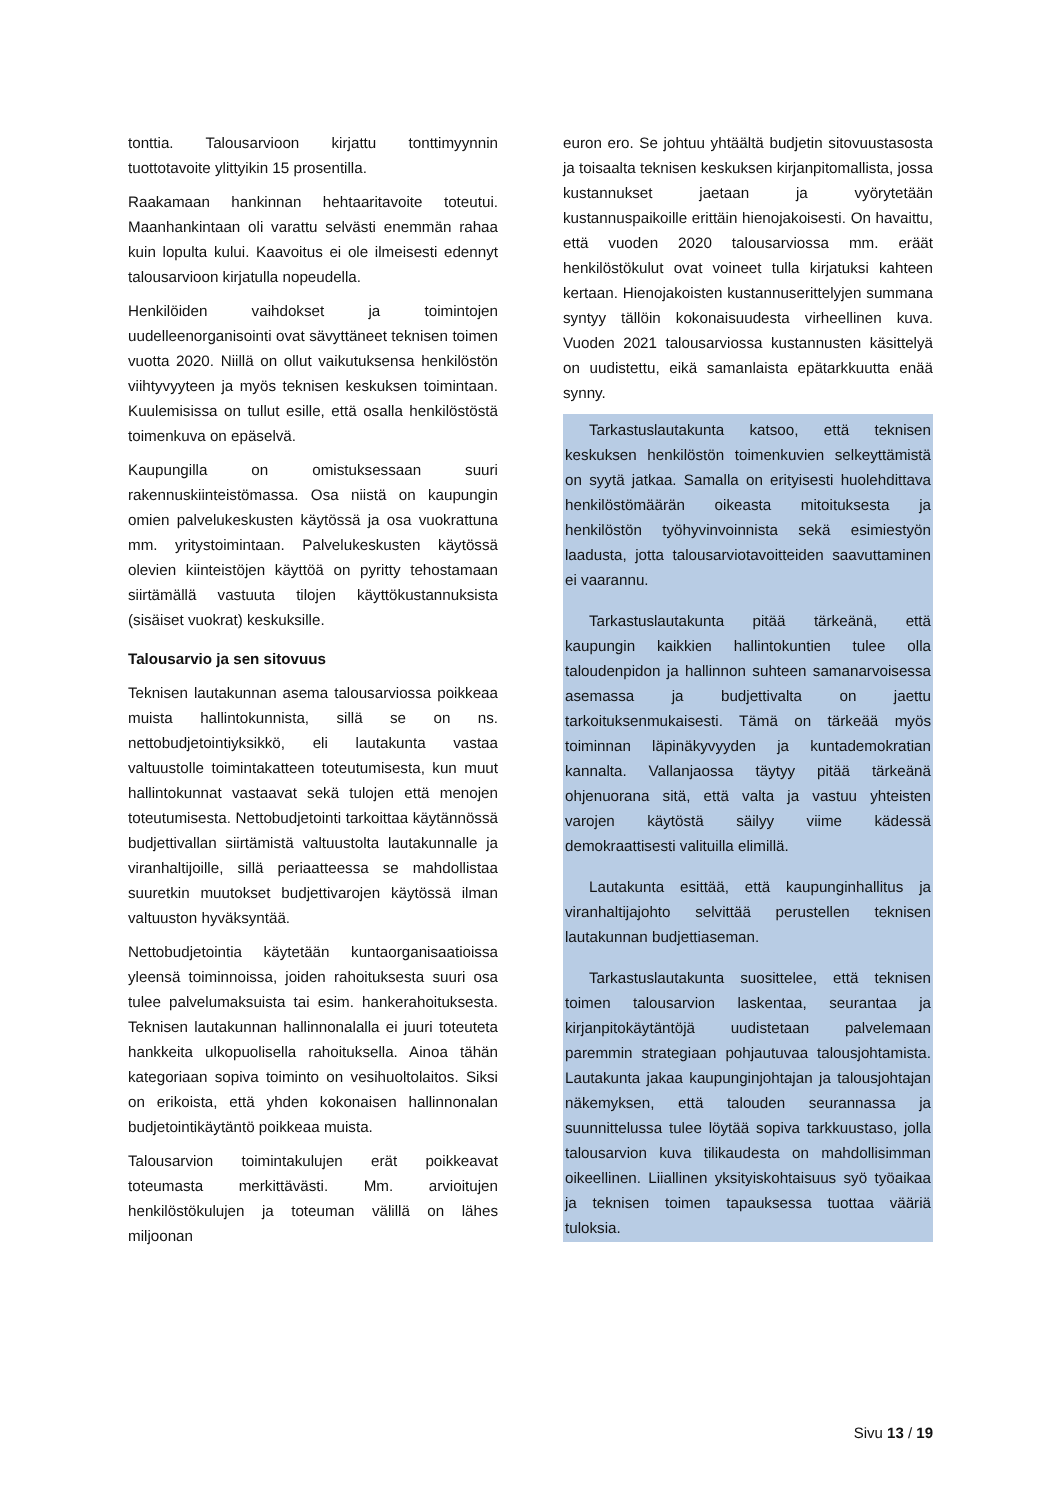tonttia. Talousarvioon kirjattu tonttimyynnin tuottotavoite ylittyikin 15 prosentilla.
Raakamaan hankinnan hehtaaritavoite toteutui. Maanhankintaan oli varattu selvästi enemmän rahaa kuin lopulta kului. Kaavoitus ei ole ilmeisesti edennyt talousarvioon kirjatulla nopeudella.
Henkilöiden vaihdokset ja toimintojen uudelleenorganisointi ovat sävyttäneet teknisen toimen vuotta 2020. Niillä on ollut vaikutuksensa henkilöstön viihtyvyyteen ja myös teknisen keskuksen toimintaan. Kuulemisissa on tullut esille, että osalla henkilöstöstä toimenkuva on epäselvä.
Kaupungilla on omistuksessaan suuri rakennuskiinteistömassa. Osa niistä on kaupungin omien palvelukeskusten käytössä ja osa vuokrattuna mm. yritystoimintaan. Palvelukeskusten käytössä olevien kiinteistöjen käyttöä on pyritty tehostamaan siirtämällä vastuuta tilojen käyttökustannuksista (sisäiset vuokrat) keskuksille.
Talousarvio ja sen sitovuus
Teknisen lautakunnan asema talousarviossa poikkeaa muista hallintokunnista, sillä se on ns. nettobudjetointiyksikkö, eli lautakunta vastaa valtuustolle toimintakatteen toteutumisesta, kun muut hallintokunnat vastaavat sekä tulojen että menojen toteutumisesta. Nettobudjetointi tarkoittaa käytännössä budjettivallan siirtämistä valtuustolta lautakunnalle ja viranhaltijoille, sillä periaatteessa se mahdollistaa suuretkin muutokset budjettivarojen käytössä ilman valtuuston hyväksyntää.
Nettobudjetointia käytetään kuntaorganisaatioissa yleensä toiminnoissa, joiden rahoituksesta suuri osa tulee palvelumaksuista tai esim. hankerahoituksesta. Teknisen lautakunnan hallinnonalalla ei juuri toteuteta hankkeita ulkopuolisella rahoituksella. Ainoa tähän kategoriaan sopiva toiminto on vesihuoltolaitos. Siksi on erikoista, että yhden kokonaisen hallinnonalan budjetointikäytäntö poikkeaa muista.
Talousarvion toimintakulujen erät poikkeavat toteumasta merkittävästi. Mm. arvioitujen henkilöstökulujen ja toteuman välillä on lähes miljoonan
euron ero. Se johtuu yhtäältä budjetin sitovuustasosta ja toisaalta teknisen keskuksen kirjanpitomallista, jossa kustannukset jaetaan ja vyörytetään kustannuspaikoille erittäin hienojakoisesti. On havaittu, että vuoden 2020 talousarviossa mm. eräät henkilöstökulut ovat voineet tulla kirjatuksi kahteen kertaan. Hienojakoisten kustannuserittelyjen summana syntyy tällöin kokonaisuudesta virheellinen kuva. Vuoden 2021 talousarviossa kustannusten käsittelyä on uudistettu, eikä samanlaista epätarkkuutta enää synny.
Tarkastuslautakunta katsoo, että teknisen keskuksen henkilöstön toimenkuvien selkeyttämistä on syytä jatkaa. Samalla on erityisesti huolehdittava henkilöstömäärän oikeasta mitoituksesta ja henkilöstön työhyvinvoinnista sekä esimiestyön laadusta, jotta talousarviotavoitteiden saavuttaminen ei vaarannu.
Tarkastuslautakunta pitää tärkeänä, että kaupungin kaikkien hallintokuntien tulee olla taloudenpidon ja hallinnon suhteen samanarvoisessa asemassa ja budjettivalta on jaettu tarkoituksenmukaisesti. Tämä on tärkeää myös toiminnan läpinäkyvyyden ja kuntademokratian kannalta. Vallanjaossa täytyy pitää tärkeänä ohjenuorana sitä, että valta ja vastuu yhteisten varojen käytöstä säilyy viime kädessä demokraattisesti valituilla elimillä.
Lautakunta esittää, että kaupunginhallitus ja viranhaltijajohto selvittää perustellen teknisen lautakunnan budjettiaseman.
Tarkastuslautakunta suosittelee, että teknisen toimen talousarvion laskentaa, seurantaa ja kirjanpitokäytäntöjä uudistetaan palvelemaan paremmin strategiaan pohjautuvaa talousjohtamista. Lautakunta jakaa kaupunginjohtajan ja talousjohtajan näkemyksen, että talouden seurannassa ja suunnittelussa tulee löytää sopiva tarkkuustaso, jolla talousarvion kuva tilikaudesta on mahdollisimman oikeellinen. Liiallinen yksityiskohtaisuus syö työaikaa ja teknisen toimen tapauksessa tuottaa vääriä tuloksia.
Sivu 13 / 19